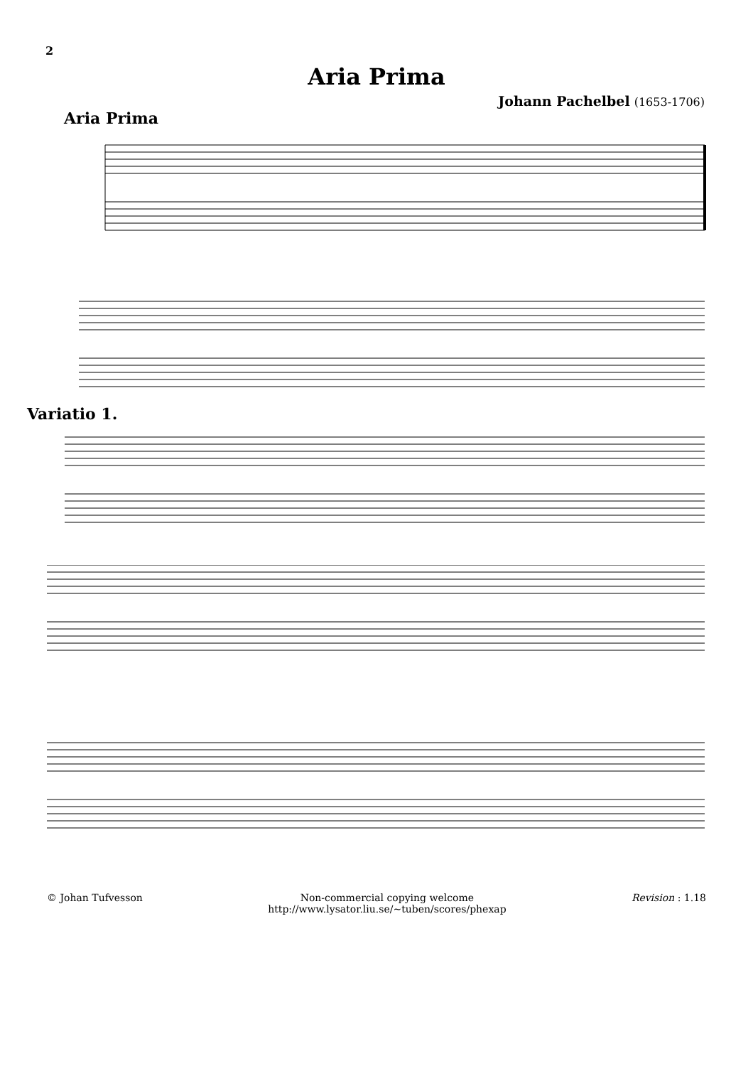2
Aria Prima
Johann Pachelbel (1653-1706)
Aria Prima
Variatio 1.
© Johan Tufvesson Non-commercial copying welcome
http://www.lysator.liu.se/∼tuben/scores/phexap
Revision : 1.18